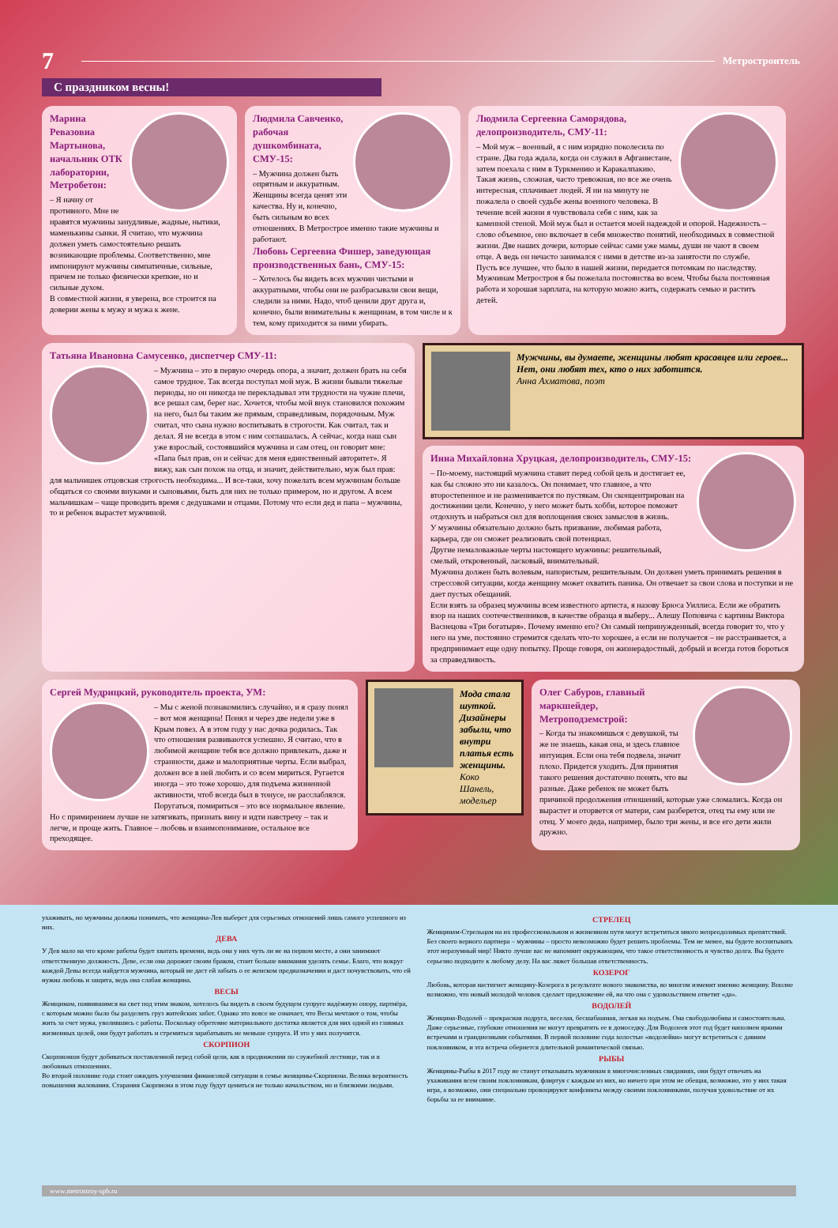7 Метростроитель
С праздником весны!
Марина Ревазовна Мартынова, начальник ОТК лаборатории, Метробетон:
– Я начну от противного. Мне не нравятся мужчины занудливые, жадные, нытики, маменькины сынки. Я считаю, что мужчина должен уметь самостоятельно решать возникающие проблемы. Соответственно, мне импонируют мужчины симпатичные, сильные, причем не только физически крепкие, но и сильные духом.
В совместной жизни, я уверена, все строится на доверии жены к мужу и мужа к жене.
Людмила Савченко, рабочая душкомбината, СМУ-15:
– Мужчина должен быть опрятным и аккуратным. Женщины всегда ценят эти качества. Ну и, конечно, быть сильным во всех отношениях. В Метрострое именно такие мужчины и работают.
Любовь Сергеевна Фишер, заведующая производственных бань, СМУ-15:
– Хотелось бы видеть всех мужчин чистыми и аккуратными, чтобы они не разбрасывали свои вещи, следили за ними. Надо, чтоб ценили друг друга и, конечно, были внимательны к женщинам, в том числе и к тем, кому приходится за ними убирать.
Людмила Сергеевна Саморядова, делопроизводитель, СМУ-11:
– Мой муж – военный, я с ним изрядно поколесила по стране. Два года ждала, когда он служил в Афганистане, затем поехала с ним в Туркмению и Каракалпакию. Такая жизнь, сложная, часто тревожная, но все же очень интересная, сплачивает людей. Я ни на минуту не пожалела о своей судьбе жены военного человека. В течение всей жизни я чувствовала себя с ним, как за каменной стеной. Мой муж был и остается моей надеждой и опорой. Надежность – слово объемное, оно включает в себя множество понятий, необходимых в совместной жизни. Две наших дочери, которые сейчас сами уже мамы, души не чают в своем отце. А ведь он нечасто занимался с ними в детстве из-за занятости по службе.
Пусть все лучшее, что было в нашей жизни, передается потомкам по наследству. Мужчинам Метростроя я бы пожелала постоянства во всем. Чтобы была постоянная работа и хорошая зарплата, на которую можно жить, содержать семью и растить детей.
Татьяна Ивановна Самусенко, диспетчер СМУ-11:
– Мужчина – это в первую очередь опора, а значит, должен брать на себя самое трудное. Так всегда поступал мой муж. В жизни бывали тяжелые периоды, но он никогда не перекладывал эти трудности на чужие плечи, все решал сам, берег нас. Хочется, чтобы мой внук становился похожим на него, был бы таким же прямым, справедливым, порядочным. Муж считал, что сына нужно воспитывать в строгости. Как считал, так и делал. Я не всегда в этом с ним соглашалась. А сейчас, когда наш сын уже взрослый, состоявшийся мужчина и сам отец, он говорит мне: «Папа был прав, он и сейчас для меня единственный авторитет». Я вижу, как сын похож на отца, и значит, действительно, муж был прав: для мальчишек отцовская строгость необходима... И все-таки, хочу пожелать всем мужчинам больше общаться со своими внуками и сыновьями, быть для них не только примером, но и другом. А всем мальчишкам – чаще проводить время с дедушками и отцами. Потому что если дед и папа – мужчины, то и ребенок вырастет мужчиной.
Мужчины, вы думаете, женщины любят красавцев или героев... Нет, они любят тех, кто о них заботится.
Анна Ахматова, поэт
Инна Михайловна Хруцкая, делопроизводитель, СМУ-15:
– По-моему, настоящий мужчина ставит перед собой цель и достигает ее, как бы сложно это ни казалось. Он понимает, что главное, а что второстепенное и не разменивается по пустякам. Он сконцентрирован на достижении цели. Конечно, у него может быть хобби, которое поможет отдохнуть и набраться сил для воплощения своих замыслов в жизнь.
У мужчины обязательно должно быть призвание, любимая работа, карьера, где он сможет реализовать свой потенциал.
Другие немаловажные черты настоящего мужчины: решительный, смелый, откровенный, ласковый, внимательный.
Мужчина должен быть волевым, напористым, решительным. Он должен уметь принимать решения в стрессовой ситуации, когда женщину может охватить паника. Он отвечает за свои слова и поступки и не дает пустых обещаний.
Если взять за образец мужчины всем известного артиста, я назову Брюса Уиллиса. Если же обратить взор на наших соотечественников, в качестве образца я выберу... Алешу Поповича с картины Виктора Васнецова «Три богатыря». Почему именно его? Он самый непринужденный, всегда говорит то, что у него на уме, постоянно стремится сделать что-то хорошее, а если не получается – не расстраивается, а предпринимает еще одну попытку. Проще говоря, он жизнерадостный, добрый и всегда готов бороться за справедливость.
Сергей Мудрицкий, руководитель проекта, УМ:
– Мы с женой познакомились случайно, и я сразу понял – вот моя женщина! Понял и через две недели уже в Крым повез. А в этом году у нас дочка родилась. Так что отношения развиваются успешно. Я считаю, что в любимой женщине тебя все должно привлекать, даже и странности, даже и малоприятные черты. Если выбрал, должен все в ней любить и со всем мириться. Ругается иногда – это тоже хорошо, для подъема жизненной активности, чтоб всегда был в тонусе, не расслаблялся. Поругаться, помириться – это все нормальное явление. Но с примирением лучше не затягивать, признать вину и идти навстречу – так и легче, и проще жить. Главное – любовь и взаимопонимание, остальное все преходящее.
Мода стала шуткой. Дизайнеры забыли, что внутри платья есть женщины.
Коко Шанель, модельер
Олег Сабуров, главный маркшейдер, Метроподземстрой:
– Когда ты знакомишься с девушкой, ты же не знаешь, какая она, и здесь главное интуиция. Если она тебя подвела, значит плохо. Придется уходить. Для принятия такого решения достаточно понять, что вы разные. Даже ребенок не может быть причиной продолжения отношений, которые уже сломались. Когда он вырастет и оторвется от матери, сам разберется, отец ты ему или не отец. У моего деда, например, было три жены, и все его дети жили дружно.
ухаживать, но мужчины должны понимать, что женщина-Лев выберет для серьезных отношений лишь самого успешного из них.
ДЕВА
У Дев мало на что кроме работы будет хватать времени, ведь она у них чуть ли не на первом месте, а они занимают ответственную должность. Деве, если она дорожит своим браком, стоит больше внимания уделять семье. Благо, что вокруг каждой Девы всегда найдется мужчина, который не даст ей забыть о ее женском предназначении и даст почувствовать, что ей нужна любовь и защита, ведь она слабая женщина.
ВЕСЫ
Женщинам, появившимся на свет под этим знаком, хотелось бы видеть в своем будущем супруге надёжную опору, партнёра, с которым можно было бы разделить груз житейских забот. Однако это вовсе не означает, что Весы мечтают о том, чтобы жить за счет мужа, уволившись с работы. Поскольку обретение материального достатка является для них одной из главных жизненных целей, они будут работать и стремиться зарабатывать не меньше супруга. И это у них получится.
СКОРПИОН
Скорпионши будут добиваться поставленной перед собой цели, как в продвижении по служебной лестнице, так и в любовных отношениях.
Во второй половине года стоит ожидать улучшения финансовой ситуации в семье женщины-Скорпиона. Велика вероятность повышения жалования. Старания Скорпиона в этом году будут цениться не только начальством, но и близкими людьми.
СТРЕЛЕЦ
Женщинам-Стрельцам на их профессиональном и жизненном пути могут встретиться много непреодолимых препятствий. Без своего верного партнера – мужчины – просто невозможно будет решить проблемы. Тем не менее, вы будете воспитывать этот неразумный мир! Никто лучше вас не напомнит окружающим, что такое ответственность и чувство долга. Вы будете серьезно подходите к любому делу. На вас ляжет большая ответственность.
КОЗЕРОГ
Любовь, которая настигнет женщину-Козерога в результате нового знакомства, во многом изменит именно женщину. Вполне возможно, что новый молодой человек сделает предложение ей, на что она с удовольствием ответит «да».
ВОДОЛЕЙ
Женщина-Водолей – прекрасная подруга, веселая, бесшабашная, легкая на подъем. Она свободолюбива и самостоятельна. Даже серьезные, глубокие отношения не могут превратить ее в домоседку. Для Водолеев этот год будет наполнен яркими встречами и грандиозными событиями. В первой половине года холостые «водолейки» могут встретиться с давним поклонником, и эта встреча обернется длительной романтической связью.
РЫБЫ
Женщины-Рыбы в 2017 году не станут отказывать мужчинам в многочисленных свиданиях, они будут отвечать на ухаживания всем своим поклонникам, флиртуя с каждым из них, но ничего при этом не обещая, возможно, это у них такая игра, а возможно, они специально провоцируют конфликты между своими поклонниками, получая удовольствие от их борьбы за ее внимание.
www.metrostroy-spb.ru